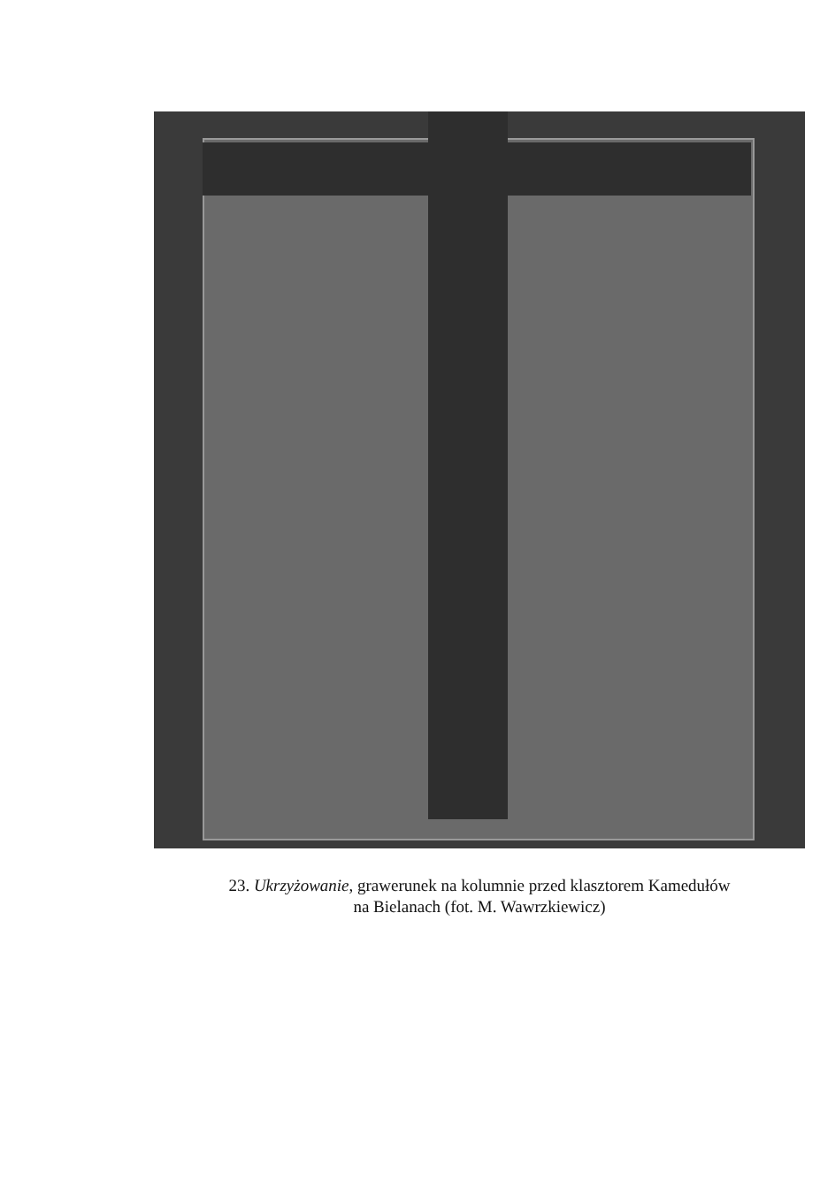23. Ukrzyżowanie, grawerunek na kolumnie przed klasztorem Kamedułów
na Bielanach (fot. M. Wawrzkiewicz)